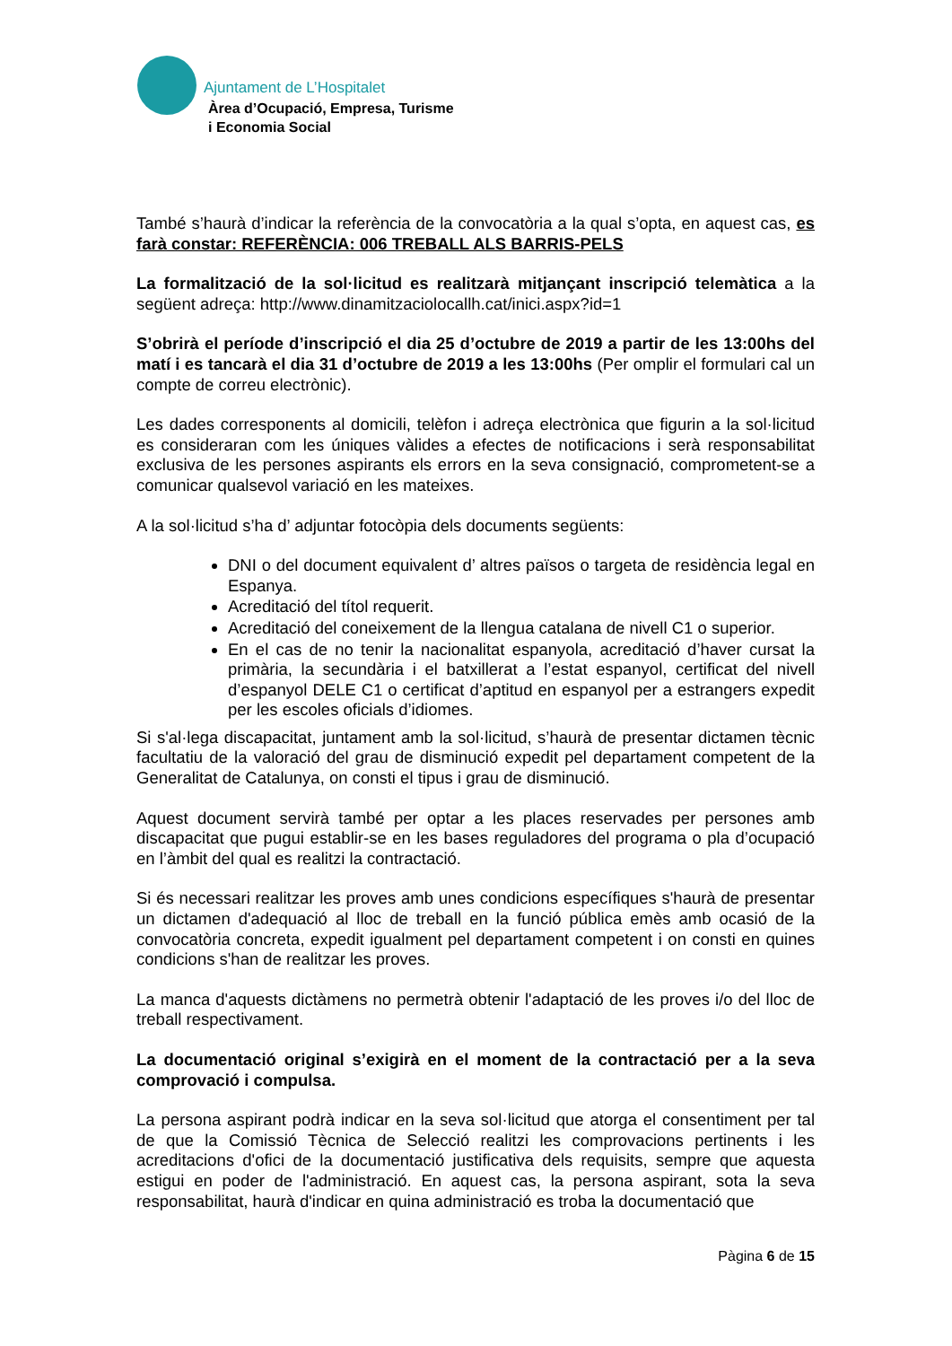Ajuntament de L’Hospitalet
Àrea d’Ocupació, Empresa, Turisme
i Economia Social
També s’haurà d’indicar la referència de la convocatòria a la qual s’opta, en aquest cas, es farà constar: REFERÈNCIA: 006 TREBALL ALS BARRIS-PELS
La formalització de la sol·licitud es realitzarà mitjançant inscripció telemàtica a la següent adreça: http://www.dinamitzaciolocallh.cat/inici.aspx?id=1
S’obrirà el període d’inscripció el dia 25 d’octubre de 2019 a partir de les 13:00hs del matí i es tancarà el dia 31 d’octubre de 2019 a les 13:00hs (Per omplir el formulari cal un compte de correu electrònic).
Les dades corresponents al domicili, telèfon i adreça electrònica que figurin a la sol·licitud es consideraran com les úniques vàlides a efectes de notificacions i serà responsabilitat exclusiva de les persones aspirants els errors en la seva consignació, comprometent-se a comunicar qualsevol variació en les mateixes.
A la sol·licitud s’ha d’ adjuntar fotocòpia dels documents següents:
DNI o del document equivalent d’ altres països o targeta de residència legal en Espanya.
Acreditació del títol requerit.
Acreditació del coneixement de la llengua catalana de nivell C1 o superior.
En el cas de no tenir la nacionalitat espanyola, acreditació d’haver cursat la primària, la secundària i el batxillerat a l’estat espanyol, certificat del nivell d’espanyol DELE C1 o certificat d’aptitud en espanyol per a estrangers expedit per les escoles oficials d’idiomes.
Si s'al·lega discapacitat, juntament amb la sol·licitud, s’haurà de presentar dictamen tècnic facultatiu de la valoració del grau de disminució expedit pel departament competent de la Generalitat de Catalunya, on consti el tipus i grau de disminució.
Aquest document servirà també per optar a les places reservades per persones amb discapacitat que pugui establir-se en les bases reguladores del programa o pla d’ocupació en l’àmbit del qual es realitzi la contractació.
Si és necessari realitzar les proves amb unes condicions específiques s'haurà de presentar un dictamen d'adequació al lloc de treball en la funció pública emès amb ocasió de la convocatòria concreta, expedit igualment pel departament competent i on consti en quines condicions s'han de realitzar les proves.
La manca d'aquests dictàmens no permetrà obtenir l'adaptació de les proves i/o del lloc de treball respectivament.
La documentació original s’exigirà en el moment de la contractació per a la seva comprovació i compulsa.
La persona aspirant podrà indicar en la seva sol·licitud que atorga el consentiment per tal de que la Comissió Tècnica de Selecció realitzi les comprovacions pertinents i les acreditacions d'ofici de la documentació justificativa dels requisits, sempre que aquesta estigui en poder de l'administració. En aquest cas, la persona aspirant, sota la seva responsabilitat, haurà d'indicar en quina administració es troba la documentació que
Pàgina 6 de 15